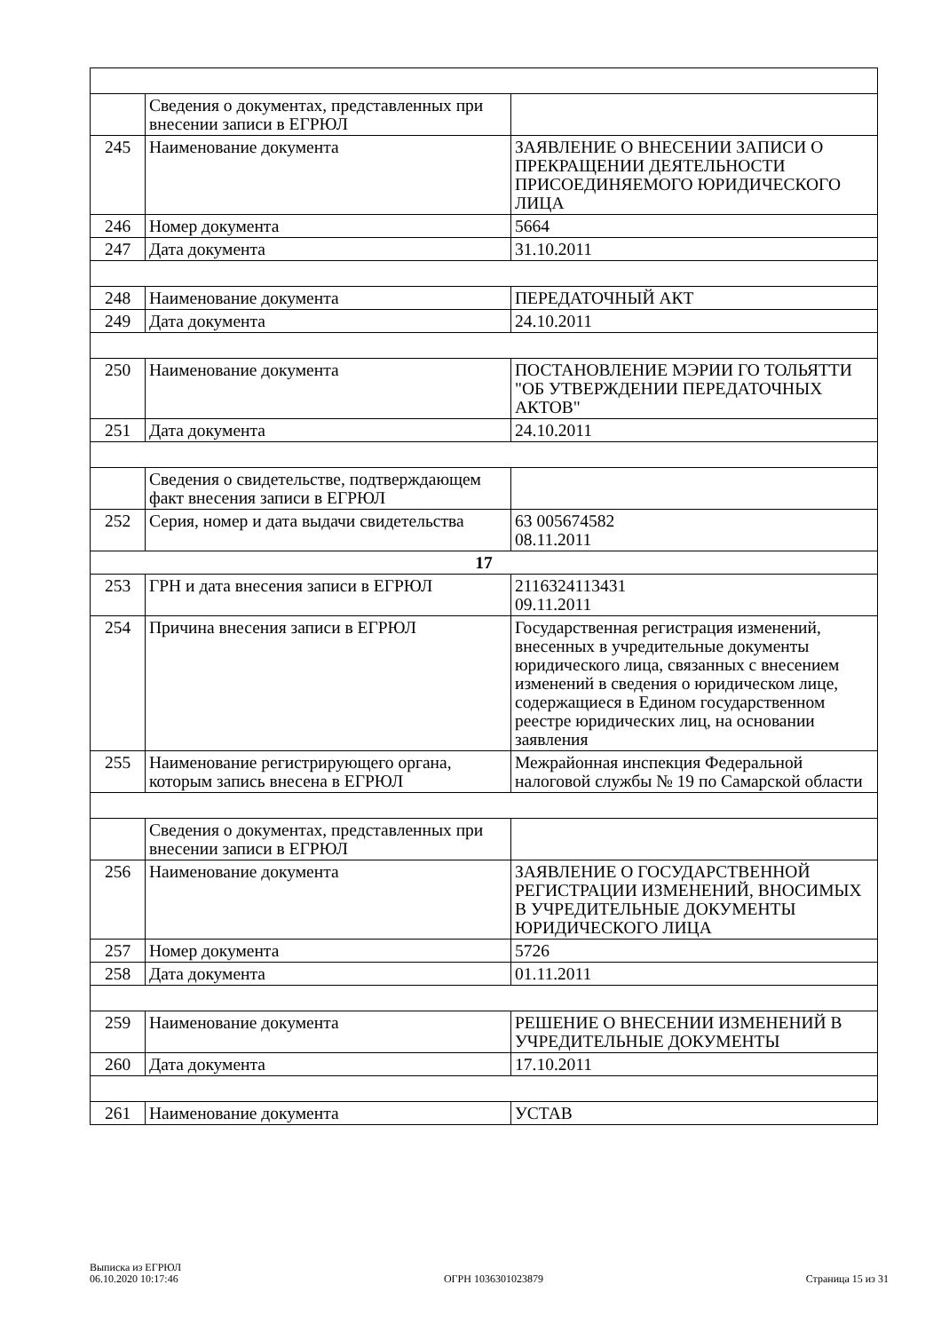| | Сведения о документах, представленных при внесении записи в ЕГРЮЛ | |
| 245 | Наименование документа | ЗАЯВЛЕНИЕ О ВНЕСЕНИИ ЗАПИСИ О ПРЕКРАЩЕНИИ ДЕЯТЕЛЬНОСТИ ПРИСОЕДИНЯЕМОГО ЮРИДИЧЕСКОГО ЛИЦА |
| 246 | Номер документа | 5664 |
| 247 | Дата документа | 31.10.2011 |
| 248 | Наименование документа | ПЕРЕДАТОЧНЫЙ АКТ |
| 249 | Дата документа | 24.10.2011 |
| 250 | Наименование документа | ПОСТАНОВЛЕНИЕ МЭРИИ ГО ТОЛЬЯТТИ "ОБ УТВЕРЖДЕНИИ ПЕРЕДАТОЧНЫХ АКТОВ" |
| 251 | Дата документа | 24.10.2011 |
| | Сведения о свидетельстве, подтверждающем факт внесения записи в ЕГРЮЛ | |
| 252 | Серия, номер и дата выдачи свидетельства | 63 005674582 08.11.2011 |
| 17 | | |
| 253 | ГРН и дата внесения записи в ЕГРЮЛ | 2116324113431 09.11.2011 |
| 254 | Причина внесения записи в ЕГРЮЛ | Государственная регистрация изменений, внесенных в учредительные документы юридического лица, связанных с внесением изменений в сведения о юридическом лице, содержащиеся в Едином государственном реестре юридических лиц, на основании заявления |
| 255 | Наименование регистрирующего органа, которым запись внесена в ЕГРЮЛ | Межрайонная инспекция Федеральной налоговой службы № 19 по Самарской области |
| | Сведения о документах, представленных при внесении записи в ЕГРЮЛ | |
| 256 | Наименование документа | ЗАЯВЛЕНИЕ О ГОСУДАРСТВЕННОЙ РЕГИСТРАЦИИ ИЗМЕНЕНИЙ, ВНОСИМЫХ В УЧРЕДИТЕЛЬНЫЕ ДОКУМЕНТЫ ЮРИДИЧЕСКОГО ЛИЦА |
| 257 | Номер документа | 5726 |
| 258 | Дата документа | 01.11.2011 |
| 259 | Наименование документа | РЕШЕНИЕ О ВНЕСЕНИИ ИЗМЕНЕНИЙ В УЧРЕДИТЕЛЬНЫЕ ДОКУМЕНТЫ |
| 260 | Дата документа | 17.10.2011 |
| 261 | Наименование документа | УСТАВ |
Выписка из ЕГРЮЛ
06.10.2020 10:17:46
ОГРН 1036301023879
Страница 15 из 31